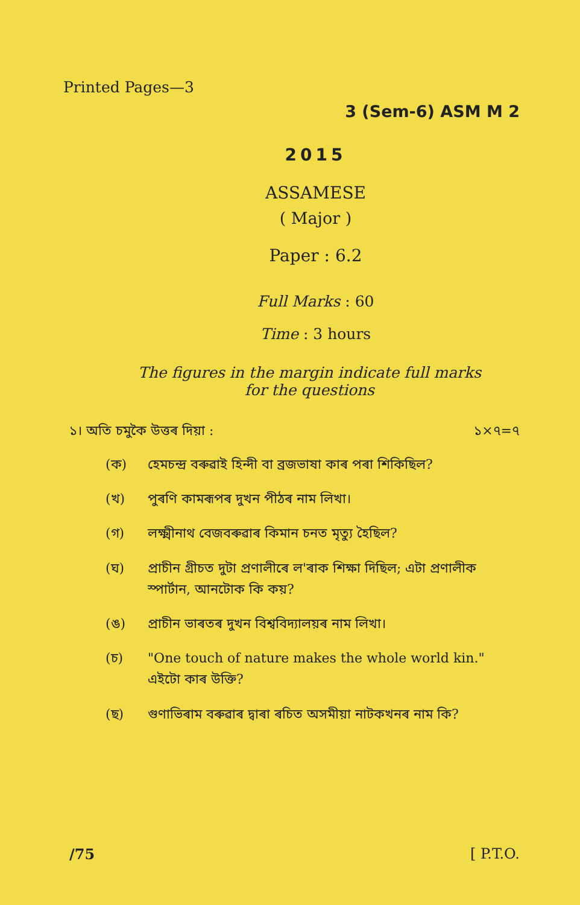Printed Pages—3
3 (Sem-6) ASM M 2
2015
ASSAMESE
( Major )
Paper : 6.2
Full Marks : 60
Time : 3 hours
The figures in the margin indicate full marks
for the questions
১। অতি চমুকৈ উত্তৰ দিয়া : ১×৭=৭
(ক) হেমচন্দ্ৰ বৰুৱাই হিন্দী বা ব্ৰজভাষা কাৰ পৰা শিকিছিল?
(খ) পুৰণি কামৰূপৰ দুখন পীঠৰ নাম লিখা।
(গ) লক্ষ্মীনাথ বেজবৰুৱাৰ কিমান চনত মৃত্যু হৈছিল?
(ঘ) প্ৰাচীন গ্ৰীচত দুটা প্ৰণালীৰে ল'ৰাক শিক্ষা দিছিল; এটা প্ৰণালীক স্পাৰ্টান, আনটোক কি কয়?
(ঙ) প্ৰাচীন ভাৰতৰ দুখন বিশ্ববিদ্যালয়ৰ নাম লিখা।
(চ) "One touch of nature makes the whole world kin." এইটো কাৰ উক্তি?
(ছ) গুণাভিৰাম বৰুৱাৰ দ্বাৰা ৰচিত অসমীয়া নাটকখনৰ নাম কি?
/75 [ P.T.O.